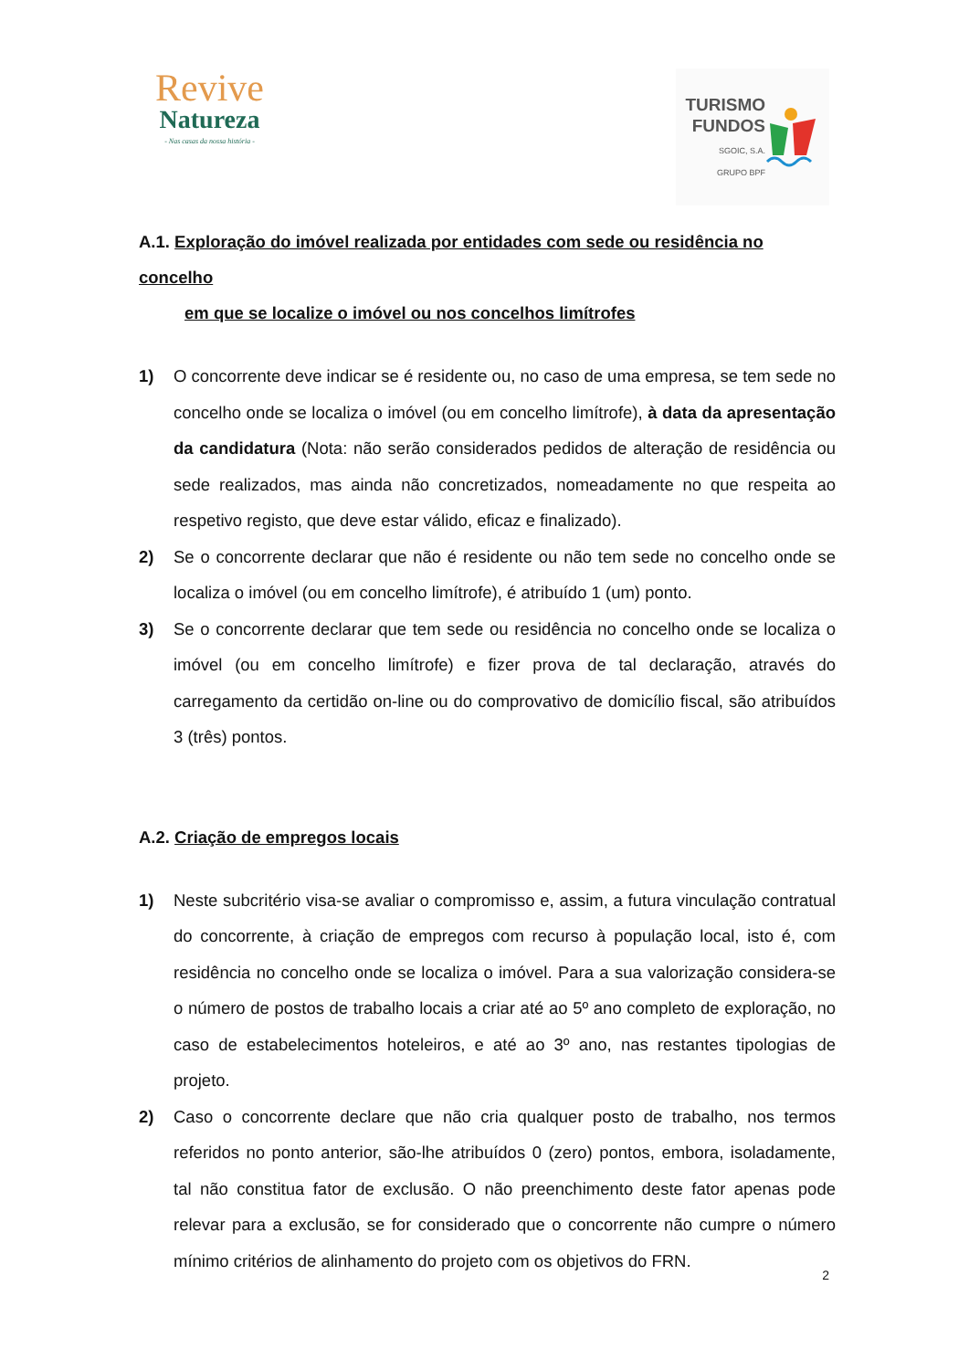Revive
Natureza
- Nas casas da nossa história -
TURISMO
FUNDOS
SGOIC, S.A.
GRUPO BPF
A.1. Exploração do imóvel realizada por entidades com sede ou residência no concelho
em que se localize o imóvel ou nos concelhos limítrofes
1) O concorrente deve indicar se é residente ou, no caso de uma empresa, se tem sede no concelho onde se localiza o imóvel (ou em concelho limítrofe), à data da apresentação da candidatura (Nota: não serão considerados pedidos de alteração de residência ou sede realizados, mas ainda não concretizados, nomeadamente no que respeita ao respetivo registo, que deve estar válido, eficaz e finalizado).
2) Se o concorrente declarar que não é residente ou não tem sede no concelho onde se localiza o imóvel (ou em concelho limítrofe), é atribuído 1 (um) ponto.
3) Se o concorrente declarar que tem sede ou residência no concelho onde se localiza o imóvel (ou em concelho limítrofe) e fizer prova de tal declaração, através do carregamento da certidão on-line ou do comprovativo de domicílio fiscal, são atribuídos 3 (três) pontos.
A.2. Criação de empregos locais
1) Neste subcritério visa-se avaliar o compromisso e, assim, a futura vinculação contratual do concorrente, à criação de empregos com recurso à população local, isto é, com residência no concelho onde se localiza o imóvel. Para a sua valorização considera-se o número de postos de trabalho locais a criar até ao 5º ano completo de exploração, no caso de estabelecimentos hoteleiros, e até ao 3º ano, nas restantes tipologias de projeto.
2) Caso o concorrente declare que não cria qualquer posto de trabalho, nos termos referidos no ponto anterior, são-lhe atribuídos 0 (zero) pontos, embora, isoladamente, tal não constitua fator de exclusão. O não preenchimento deste fator apenas pode relevar para a exclusão, se for considerado que o concorrente não cumpre o número mínimo critérios de alinhamento do projeto com os objetivos do FRN.
2